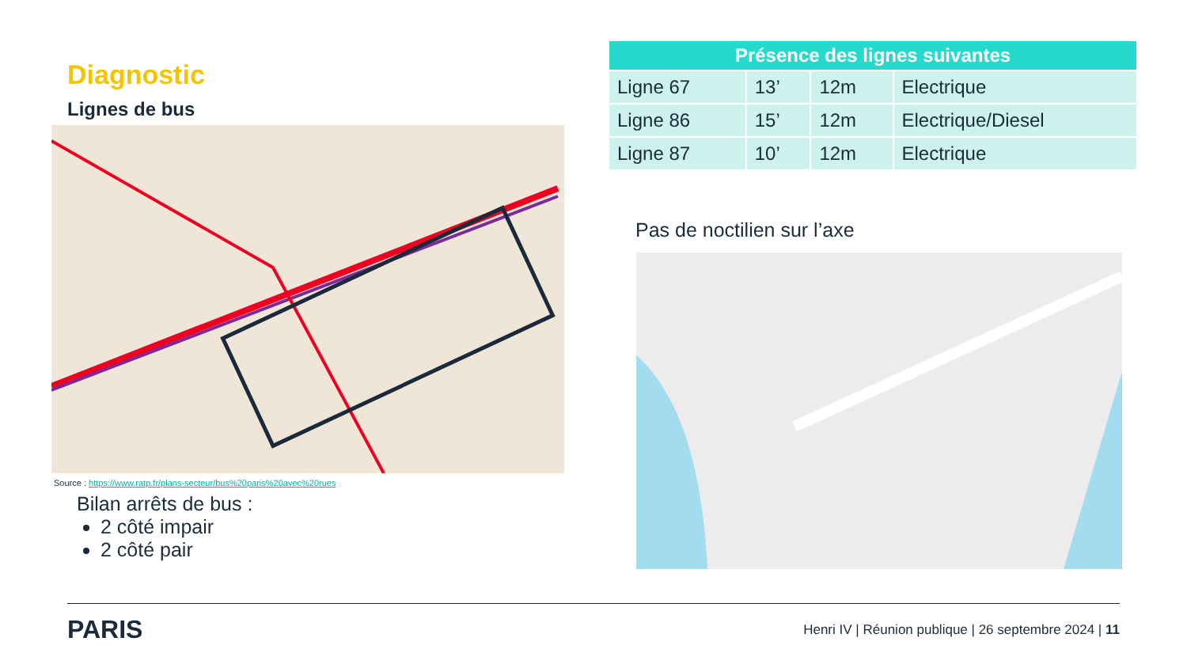Diagnostic
Lignes de bus
Source : https://www.ratp.fr/plans-secteur/bus%20paris%20avec%20rues
Bilan arrêts de bus :
2 côté impair
2 côté pair
| Présence des lignes suivantes | | | |
| --- | --- | --- | --- |
| Ligne 67 | 13’ | 12m | Electrique |
| Ligne 86 | 15’ | 12m | Electrique/Diesel |
| Ligne 87 | 10’ | 12m | Electrique |
Pas de noctilien sur l’axe
PARIS
Henri IV | Réunion publique | 26 septembre 2024 | 11